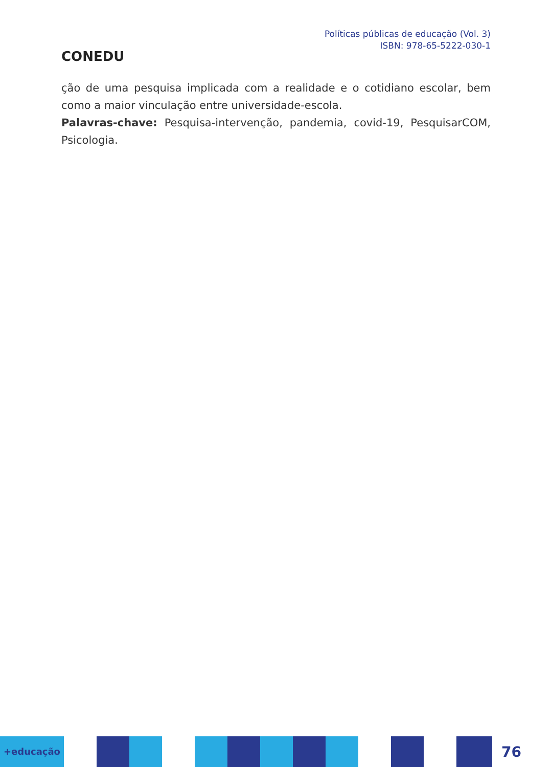CONEDU
Políticas públicas de educação (Vol. 3)
ISBN: 978-65-5222-030-1
ção de uma pesquisa implicada com a realidade e o cotidiano escolar, bem como a maior vinculação entre universidade-escola.
Palavras-chave: Pesquisa-intervenção, pandemia, covid-19, PesquisarCOM, Psicologia.
+educação
76